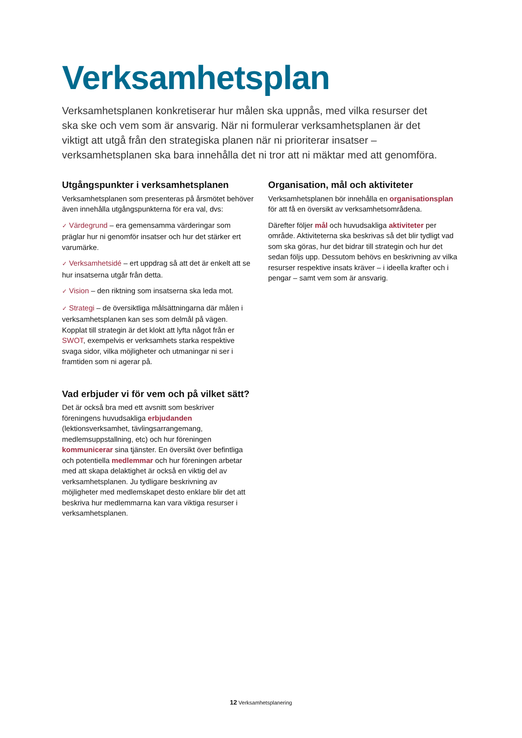Verksamhetsplan
Verksamhetsplanen konkretiserar hur målen ska uppnås, med vilka resurser det ska ske och vem som är ansvarig. När ni formulerar verksamhetsplanen är det viktigt att utgå från den strategiska planen när ni prioriterar insatser – verksamhetsplanen ska bara innehålla det ni tror att ni mäktar med att genomföra.
Utgångspunkter i verksamhetsplanen
Verksamhetsplanen som presenteras på årsmötet behöver även innehålla utgångspunkterna för era val, dvs:
✓ Värdegrund – era gemensamma värderingar som präglar hur ni genomför insatser och hur det stärker ert varumärke.
✓ Verksamhetsidé – ert uppdrag så att det är enkelt att se hur insatserna utgår från detta.
✓ Vision – den riktning som insatserna ska leda mot.
✓ Strategi – de översiktliga målsättningarna där målen i verksamhetsplanen kan ses som delmål på vägen. Kopplat till strategin är det klokt att lyfta något från er SWOT, exempelvis er verksamhets starka respektive svaga sidor, vilka möjligheter och utmaningar ni ser i framtiden som ni agerar på.
Vad erbjuder vi för vem och på vilket sätt?
Det är också bra med ett avsnitt som beskriver föreningens huvudsakliga erbjudanden (lektionsverksamhet, tävlingsarrangemang, medlemsuppstallning, etc) och hur föreningen kommunicerar sina tjänster. En översikt över befintliga och potentiella medlemmar och hur föreningen arbetar med att skapa delaktighet är också en viktig del av verksamhetsplanen. Ju tydligare beskrivning av möjligheter med medlemskapet desto enklare blir det att beskriva hur medlemmarna kan vara viktiga resurser i verksamhetsplanen.
Organisation, mål och aktiviteter
Verksamhetsplanen bör innehålla en organisationsplan för att få en översikt av verksamhetsområdena.
Därefter följer mål och huvudsakliga aktiviteter per område. Aktiviteterna ska beskrivas så det blir tydligt vad som ska göras, hur det bidrar till strategin och hur det sedan följs upp. Dessutom behövs en beskrivning av vilka resurser respektive insats kräver – i ideella krafter och i pengar – samt vem som är ansvarig.
12 Verksamhetsplanering